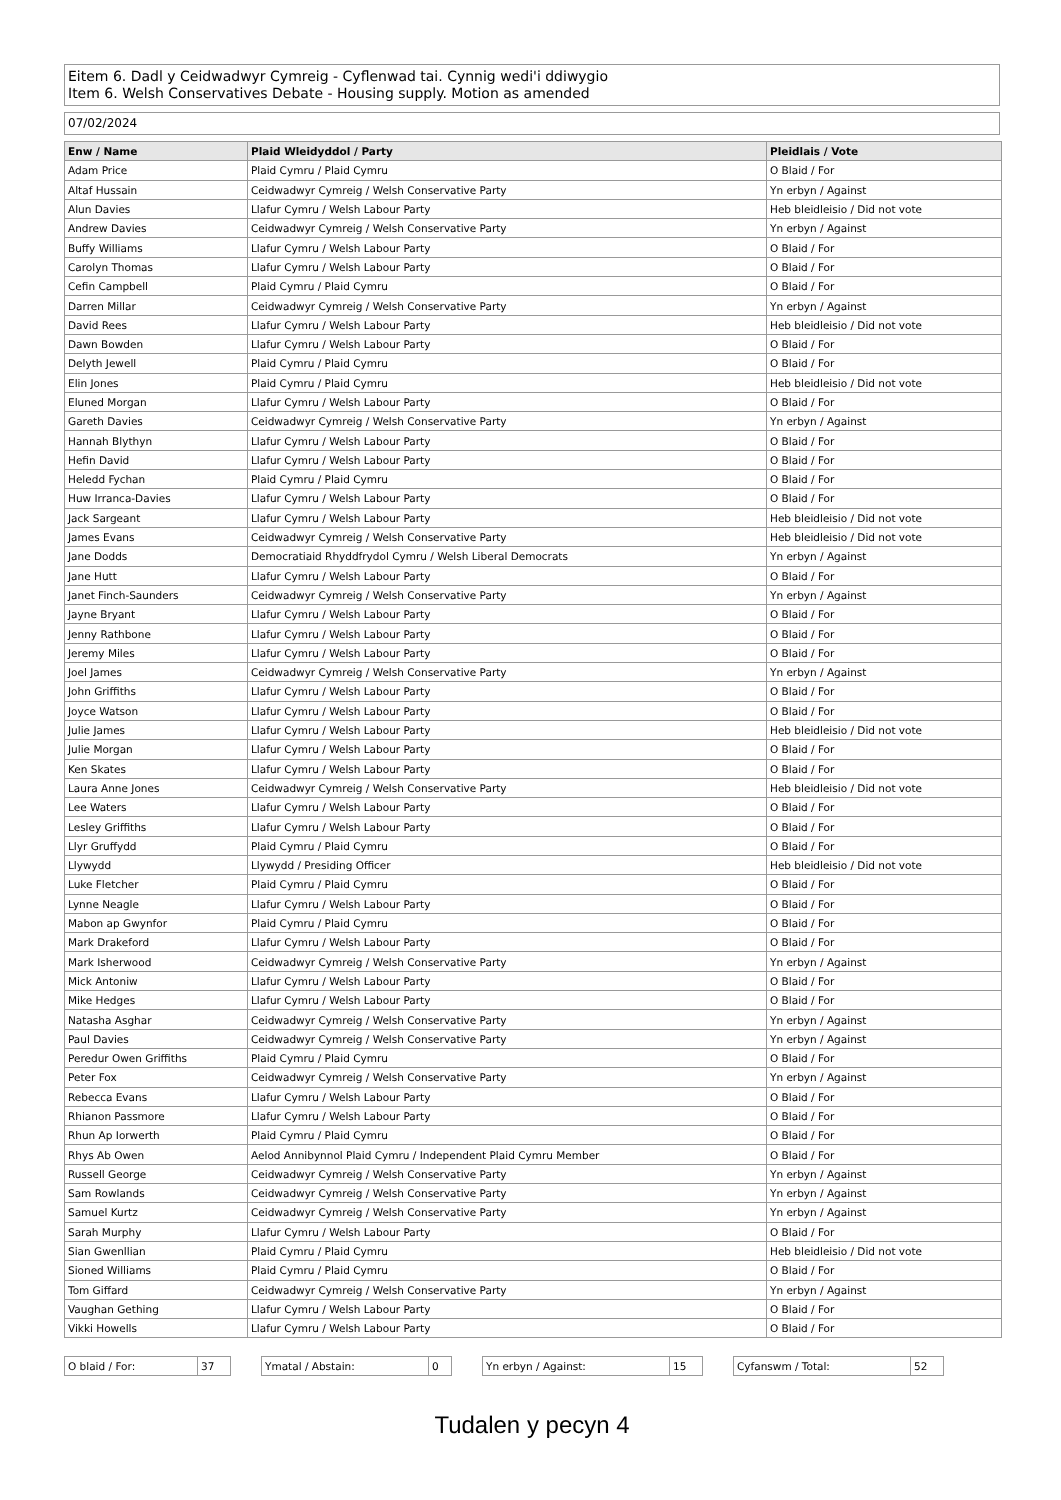Eitem 6. Dadl y Ceidwadwyr Cymreig - Cyflenwad tai. Cynnig wedi'i ddiwygio
Item 6. Welsh Conservatives Debate - Housing supply. Motion as amended
07/02/2024
| Enw / Name | Plaid Wleidyddol / Party | Pleidlais / Vote |
| --- | --- | --- |
| Adam Price | Plaid Cymru / Plaid Cymru | O Blaid / For |
| Altaf Hussain | Ceidwadwyr Cymreig / Welsh Conservative Party | Yn erbyn / Against |
| Alun Davies | Llafur Cymru / Welsh Labour Party | Heb bleidleisio / Did not vote |
| Andrew Davies | Ceidwadwyr Cymreig / Welsh Conservative Party | Yn erbyn / Against |
| Buffy Williams | Llafur Cymru / Welsh Labour Party | O Blaid / For |
| Carolyn Thomas | Llafur Cymru / Welsh Labour Party | O Blaid / For |
| Cefin Campbell | Plaid Cymru / Plaid Cymru | O Blaid / For |
| Darren Millar | Ceidwadwyr Cymreig / Welsh Conservative Party | Yn erbyn / Against |
| David Rees | Llafur Cymru / Welsh Labour Party | Heb bleidleisio / Did not vote |
| Dawn Bowden | Llafur Cymru / Welsh Labour Party | O Blaid / For |
| Delyth Jewell | Plaid Cymru / Plaid Cymru | O Blaid / For |
| Elin Jones | Plaid Cymru / Plaid Cymru | Heb bleidleisio / Did not vote |
| Eluned Morgan | Llafur Cymru / Welsh Labour Party | O Blaid / For |
| Gareth Davies | Ceidwadwyr Cymreig / Welsh Conservative Party | Yn erbyn / Against |
| Hannah Blythyn | Llafur Cymru / Welsh Labour Party | O Blaid / For |
| Hefin David | Llafur Cymru / Welsh Labour Party | O Blaid / For |
| Heledd Fychan | Plaid Cymru / Plaid Cymru | O Blaid / For |
| Huw Irranca-Davies | Llafur Cymru / Welsh Labour Party | O Blaid / For |
| Jack Sargeant | Llafur Cymru / Welsh Labour Party | Heb bleidleisio / Did not vote |
| James Evans | Ceidwadwyr Cymreig / Welsh Conservative Party | Heb bleidleisio / Did not vote |
| Jane Dodds | Democratiaid Rhyddfrydol Cymru / Welsh Liberal Democrats | Yn erbyn / Against |
| Jane Hutt | Llafur Cymru / Welsh Labour Party | O Blaid / For |
| Janet Finch-Saunders | Ceidwadwyr Cymreig / Welsh Conservative Party | Yn erbyn / Against |
| Jayne Bryant | Llafur Cymru / Welsh Labour Party | O Blaid / For |
| Jenny Rathbone | Llafur Cymru / Welsh Labour Party | O Blaid / For |
| Jeremy Miles | Llafur Cymru / Welsh Labour Party | O Blaid / For |
| Joel James | Ceidwadwyr Cymreig / Welsh Conservative Party | Yn erbyn / Against |
| John Griffiths | Llafur Cymru / Welsh Labour Party | O Blaid / For |
| Joyce Watson | Llafur Cymru / Welsh Labour Party | O Blaid / For |
| Julie James | Llafur Cymru / Welsh Labour Party | Heb bleidleisio / Did not vote |
| Julie Morgan | Llafur Cymru / Welsh Labour Party | O Blaid / For |
| Ken Skates | Llafur Cymru / Welsh Labour Party | O Blaid / For |
| Laura Anne Jones | Ceidwadwyr Cymreig / Welsh Conservative Party | Heb bleidleisio / Did not vote |
| Lee Waters | Llafur Cymru / Welsh Labour Party | O Blaid / For |
| Lesley Griffiths | Llafur Cymru / Welsh Labour Party | O Blaid / For |
| Llyr Gruffydd | Plaid Cymru / Plaid Cymru | O Blaid / For |
| Llywydd | Llywydd / Presiding Officer | Heb bleidleisio / Did not vote |
| Luke Fletcher | Plaid Cymru / Plaid Cymru | O Blaid / For |
| Lynne Neagle | Llafur Cymru / Welsh Labour Party | O Blaid / For |
| Mabon ap Gwynfor | Plaid Cymru / Plaid Cymru | O Blaid / For |
| Mark Drakeford | Llafur Cymru / Welsh Labour Party | O Blaid / For |
| Mark Isherwood | Ceidwadwyr Cymreig / Welsh Conservative Party | Yn erbyn / Against |
| Mick Antoniw | Llafur Cymru / Welsh Labour Party | O Blaid / For |
| Mike Hedges | Llafur Cymru / Welsh Labour Party | O Blaid / For |
| Natasha Asghar | Ceidwadwyr Cymreig / Welsh Conservative Party | Yn erbyn / Against |
| Paul Davies | Ceidwadwyr Cymreig / Welsh Conservative Party | Yn erbyn / Against |
| Peredur Owen Griffiths | Plaid Cymru / Plaid Cymru | O Blaid / For |
| Peter Fox | Ceidwadwyr Cymreig / Welsh Conservative Party | Yn erbyn / Against |
| Rebecca Evans | Llafur Cymru / Welsh Labour Party | O Blaid / For |
| Rhianon Passmore | Llafur Cymru / Welsh Labour Party | O Blaid / For |
| Rhun Ap Iorwerth | Plaid Cymru / Plaid Cymru | O Blaid / For |
| Rhys Ab Owen | Aelod Annibynnol Plaid Cymru / Independent Plaid Cymru Member | O Blaid / For |
| Russell George | Ceidwadwyr Cymreig / Welsh Conservative Party | Yn erbyn / Against |
| Sam Rowlands | Ceidwadwyr Cymreig / Welsh Conservative Party | Yn erbyn / Against |
| Samuel Kurtz | Ceidwadwyr Cymreig / Welsh Conservative Party | Yn erbyn / Against |
| Sarah Murphy | Llafur Cymru / Welsh Labour Party | O Blaid / For |
| Sian Gwenllian | Plaid Cymru / Plaid Cymru | Heb bleidleisio / Did not vote |
| Sioned Williams | Plaid Cymru / Plaid Cymru | O Blaid / For |
| Tom Giffard | Ceidwadwyr Cymreig / Welsh Conservative Party | Yn erbyn / Against |
| Vaughan Gething | Llafur Cymru / Welsh Labour Party | O Blaid / For |
| Vikki Howells | Llafur Cymru / Welsh Labour Party | O Blaid / For |
| O blaid / For: | 37 |
| Ymatal / Abstain: | 0 |
| Yn erbyn / Against: | 15 |
| Cyfanswm / Total: | 52 |
Tudalen y pecyn 4